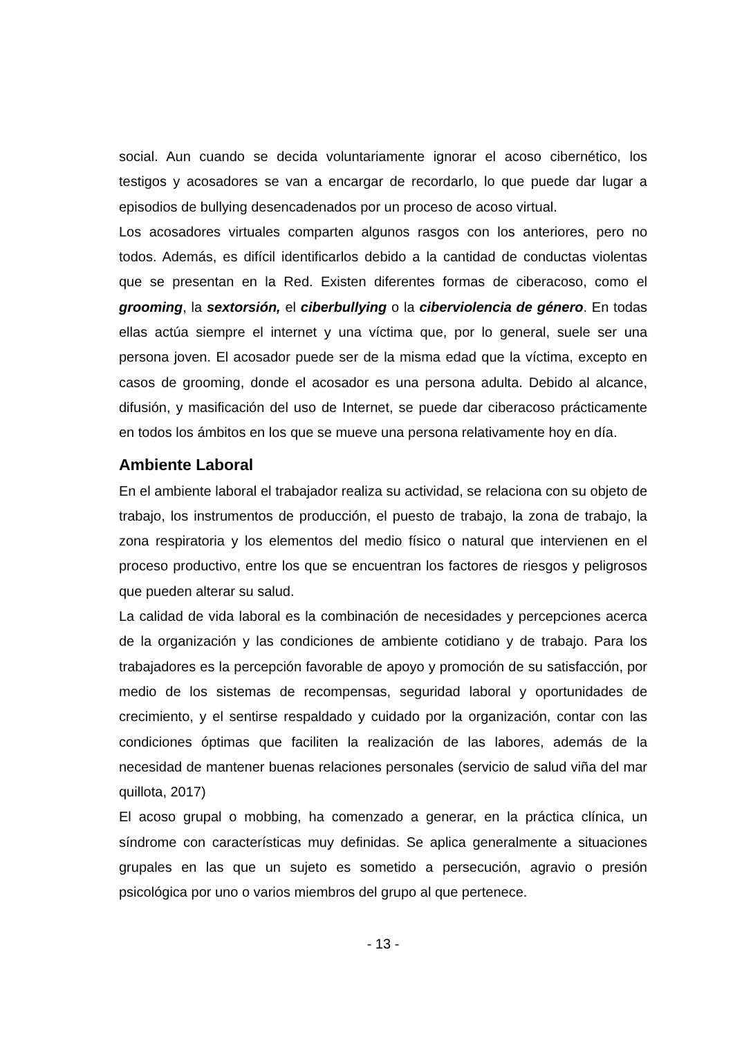social. Aun cuando se decida voluntariamente ignorar el acoso cibernético, los testigos y acosadores se van a encargar de recordarlo, lo que puede dar lugar a episodios de bullying desencadenados por un proceso de acoso virtual.
Los acosadores virtuales comparten algunos rasgos con los anteriores, pero no todos. Además, es difícil identificarlos debido a la cantidad de conductas violentas que se presentan en la Red. Existen diferentes formas de ciberacoso, como el grooming, la sextorsión, el ciberbullying o la ciberviolencia de género. En todas ellas actúa siempre el internet y una víctima que, por lo general, suele ser una persona joven. El acosador puede ser de la misma edad que la víctima, excepto en casos de grooming, donde el acosador es una persona adulta. Debido al alcance, difusión, y masificación del uso de Internet, se puede dar ciberacoso prácticamente en todos los ámbitos en los que se mueve una persona relativamente hoy en día.
Ambiente Laboral
En el ambiente laboral el trabajador realiza su actividad, se relaciona con su objeto de trabajo, los instrumentos de producción, el puesto de trabajo, la zona de trabajo, la zona respiratoria y los elementos del medio físico o natural que intervienen en el proceso productivo, entre los que se encuentran los factores de riesgos y peligrosos que pueden alterar su salud.
La calidad de vida laboral es la combinación de necesidades y percepciones acerca de la organización y las condiciones de ambiente cotidiano y de trabajo. Para los trabajadores es la percepción favorable de apoyo y promoción de su satisfacción, por medio de los sistemas de recompensas, seguridad laboral y oportunidades de crecimiento, y el sentirse respaldado y cuidado por la organización, contar con las condiciones óptimas que faciliten la realización de las labores, además de la necesidad de mantener buenas relaciones personales (servicio de salud viña del mar quillota, 2017)
El acoso grupal o mobbing, ha comenzado a generar, en la práctica clínica, un síndrome con características muy definidas. Se aplica generalmente a situaciones grupales en las que un sujeto es sometido a persecución, agravio o presión psicológica por uno o varios miembros del grupo al que pertenece.
- 13 -